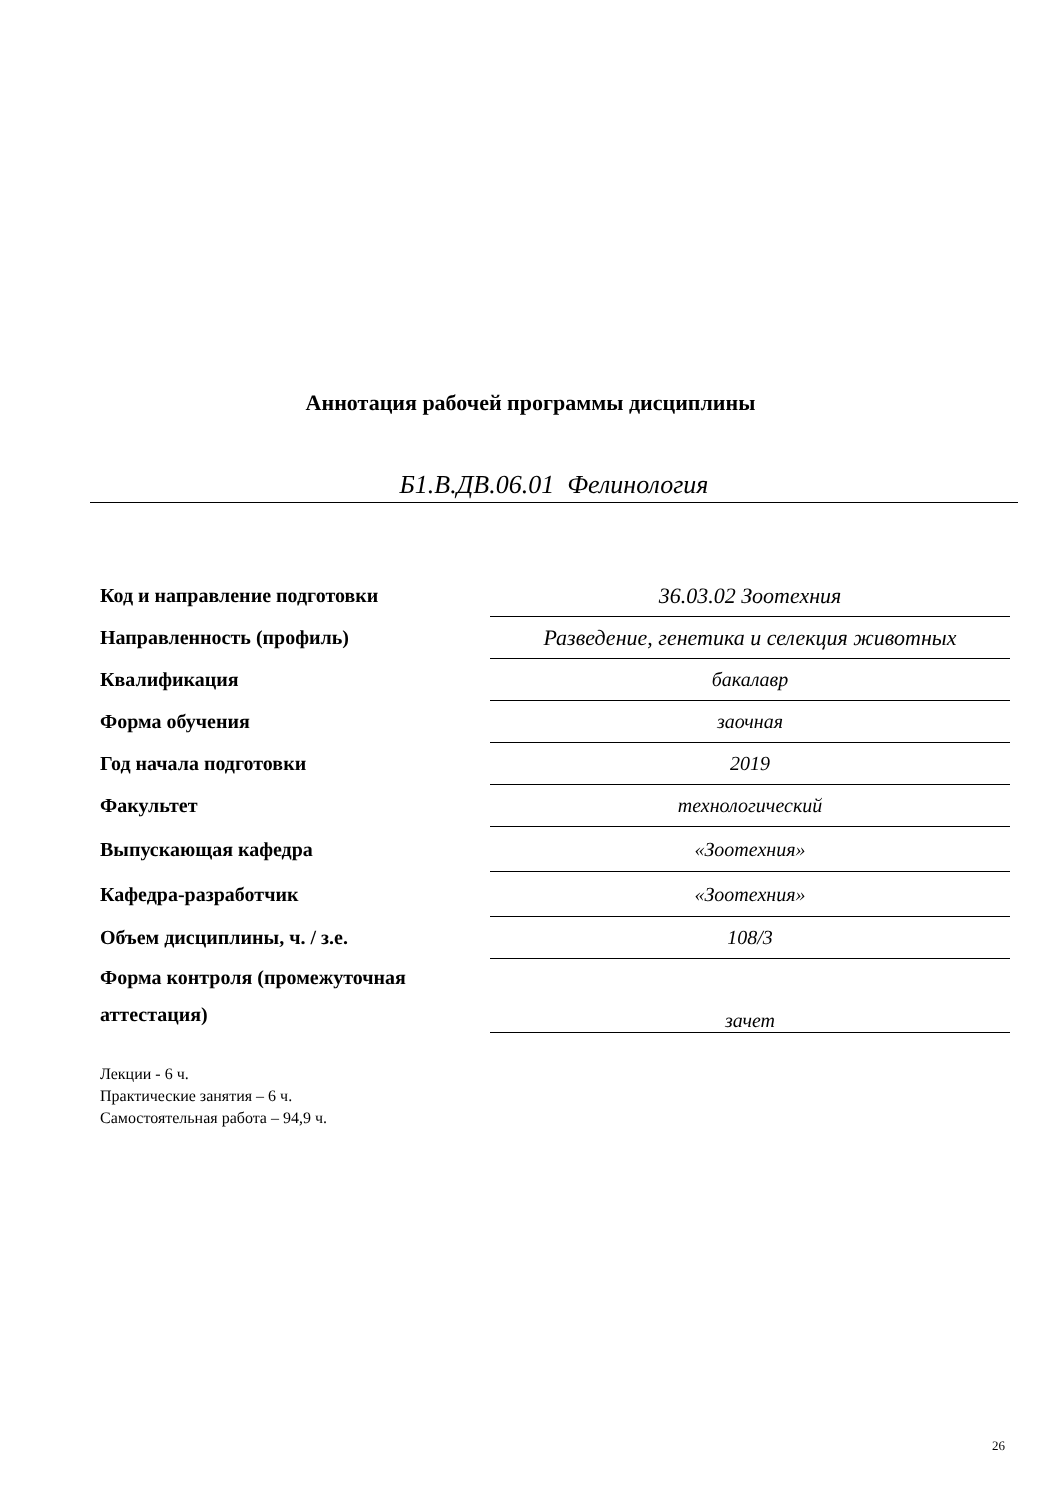Аннотация рабочей программы дисциплины
Б1.В.ДВ.06.01 Фелинология
| Код и направление подготовки | 36.03.02 Зоотехния |
| Направленность (профиль) | Разведение, генетика и селекция животных |
| Квалификация | бакалавр |
| Форма обучения | заочная |
| Год начала подготовки | 2019 |
| Факультет | технологический |
| Выпускающая кафедра | «Зоотехния» |
| Кафедра-разработчик | «Зоотехния» |
| Объем дисциплины, ч. / з.е. | 108/3 |
| Форма контроля (промежуточная аттестация) | зачет |
Лекции - 6 ч.
Практические занятия – 6 ч.
Самостоятельная работа – 94,9 ч.
26